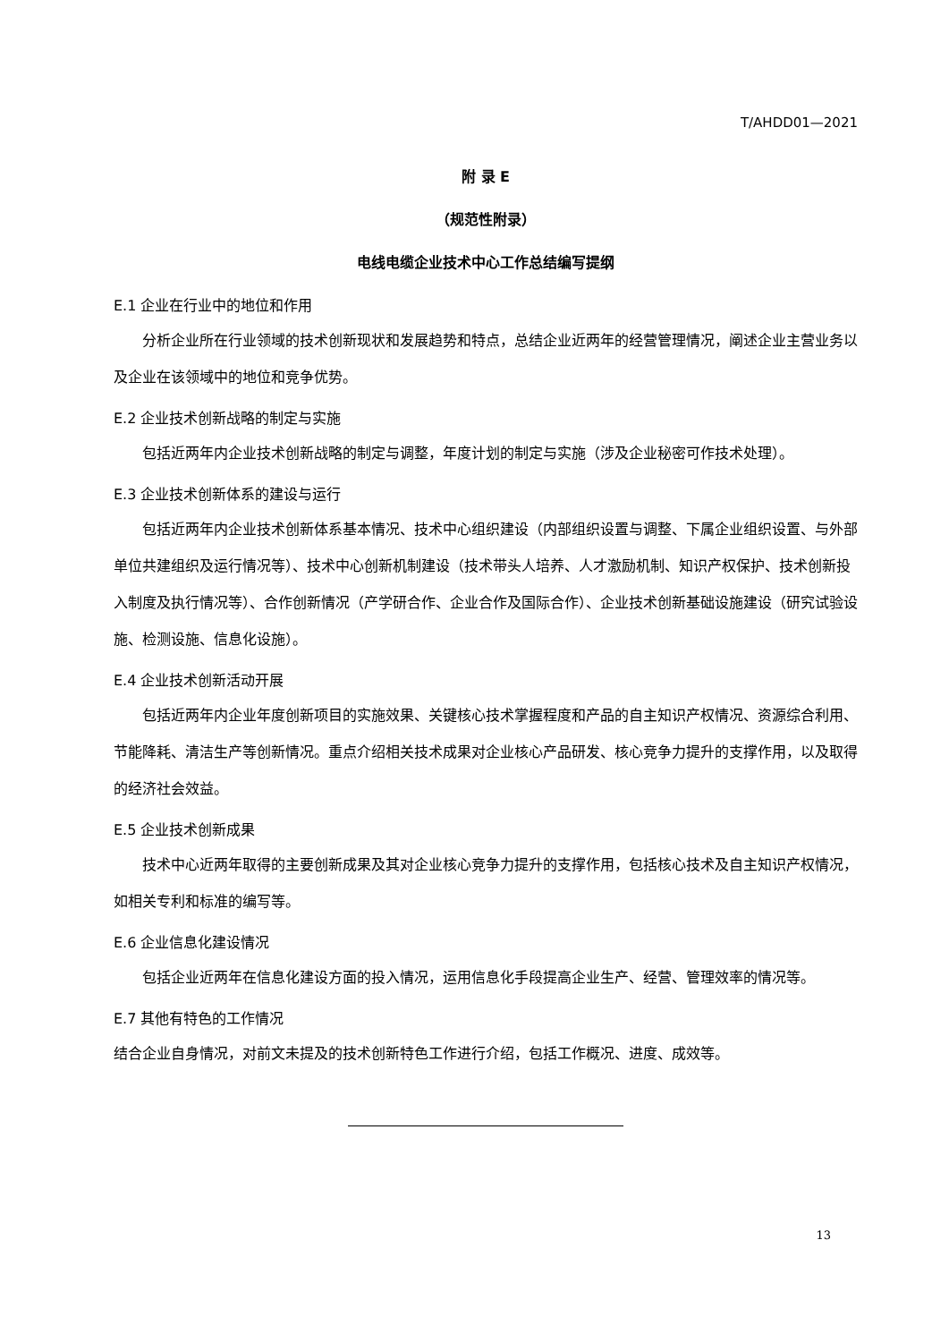T/AHDD01—2021
附 录 E
（规范性附录）
电线电缆企业技术中心工作总结编写提纲
E.1 企业在行业中的地位和作用
分析企业所在行业领域的技术创新现状和发展趋势和特点，总结企业近两年的经营管理情况，阐述企业主营业务以及企业在该领域中的地位和竞争优势。
E.2 企业技术创新战略的制定与实施
包括近两年内企业技术创新战略的制定与调整，年度计划的制定与实施（涉及企业秘密可作技术处理）。
E.3 企业技术创新体系的建设与运行
包括近两年内企业技术创新体系基本情况、技术中心组织建设（内部组织设置与调整、下属企业组织设置、与外部单位共建组织及运行情况等）、技术中心创新机制建设（技术带头人培养、人才激励机制、知识产权保护、技术创新投入制度及执行情况等）、合作创新情况（产学研合作、企业合作及国际合作）、企业技术创新基础设施建设（研究试验设施、检测设施、信息化设施）。
E.4 企业技术创新活动开展
包括近两年内企业年度创新项目的实施效果、关键核心技术掌握程度和产品的自主知识产权情况、资源综合利用、节能降耗、清洁生产等创新情况。重点介绍相关技术成果对企业核心产品研发、核心竞争力提升的支撑作用，以及取得的经济社会效益。
E.5 企业技术创新成果
技术中心近两年取得的主要创新成果及其对企业核心竞争力提升的支撑作用，包括核心技术及自主知识产权情况，如相关专利和标准的编写等。
E.6 企业信息化建设情况
包括企业近两年在信息化建设方面的投入情况，运用信息化手段提高企业生产、经营、管理效率的情况等。
E.7 其他有特色的工作情况
结合企业自身情况，对前文未提及的技术创新特色工作进行介绍，包括工作概况、进度、成效等。
13